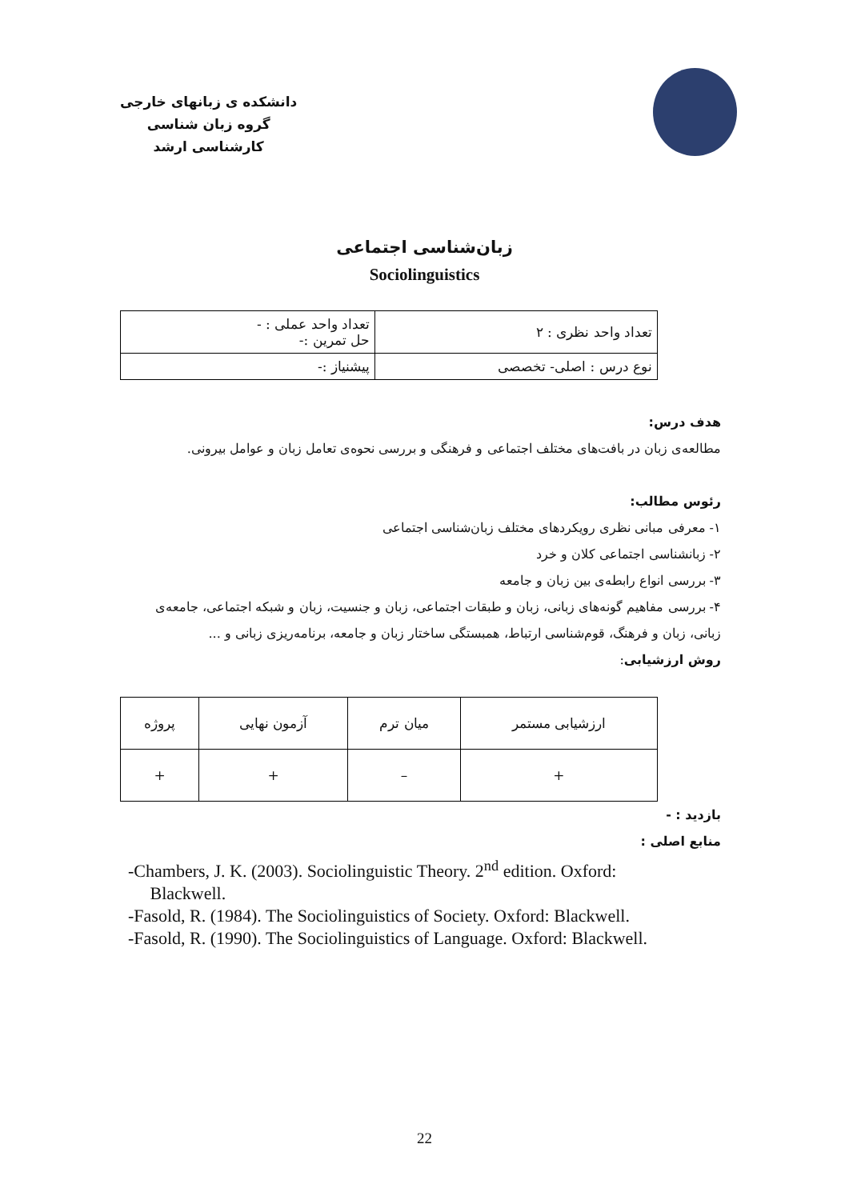دانشکده ی زبانهای خارجی
گروه زبان شناسی
کارشناسی ارشد
زبان‌شناسی اجتماعی
Sociolinguistics
| تعداد واحد نظری : ۲ | تعداد واحد عملی : - حل تمرین :- |
| نوع درس : اصلی- تخصصی | پیشنیاز :- |
هدف درس:
مطالعه‌ی زبان در بافت‌های مختلف اجتماعی و فرهنگی و بررسی نحوه‌ی تعامل زبان و عوامل بیرونی.
رئوس مطالب:
۱- معرفی مبانی نظری رویکردهای مختلف زبان‌شناسی اجتماعی
۲- زبانشناسی اجتماعی کلان و خرد
۳- بررسی انواع رابطه‌ی بین زبان و جامعه
۴- بررسی مفاهیم گونه‌های زبانی، زبان و طبقات اجتماعی، زبان و جنسیت، زبان و شبکه اجتماعی، جامعه‌ی زبانی، زبان و فرهنگ، قوم‌شناسی ارتباط، همبستگی ساختار زبان و جامعه، برنامه‌ریزی زبانی و ...
روش ارزشیابی:
| ارزشیابی مستمر | میان ترم | آزمون نهایی | پروژه |
| + | – | + | + |
بازدید : -
منابع اصلی :
-Chambers, J. K. (2003). Sociolinguistic Theory. 2<sup>nd</sup> edition. Oxford:
Blackwell.
-Fasold, R. (1984). The Sociolinguistics of Society. Oxford: Blackwell.
-Fasold, R. (1990). The Sociolinguistics of Language. Oxford: Blackwell.
22